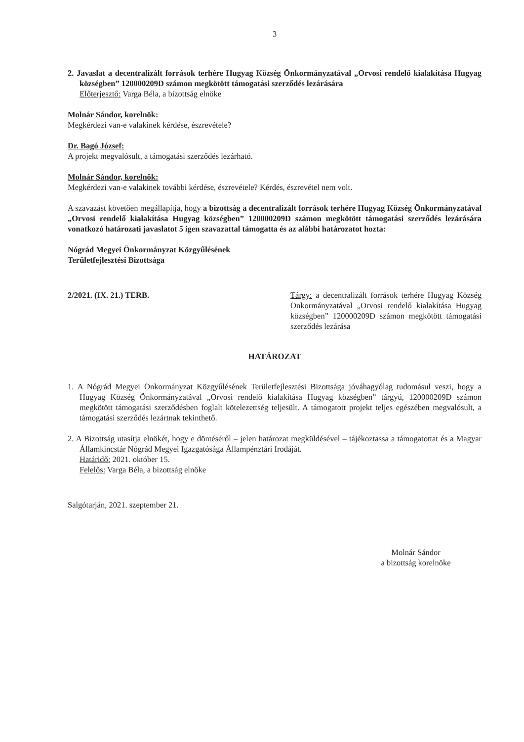3
2. Javaslat a decentralizált források terhére Hugyag Község Önkormányzatával „Orvosi rendelő kialakítása Hugyag községben” 120000209D számon megkötött támogatási szerződés lezárására
Előterjesztő: Varga Béla, a bizottság elnöke
Molnár Sándor, korelnök:
Megkérdezi van-e valakinek kérdése, észrevétele?
Dr. Bagó József:
A projekt megvalósult, a támogatási szerződés lezárható.
Molnár Sándor, korelnök:
Megkérdezi van-e valakinek további kérdése, észrevétele? Kérdés, észrevétel nem volt.
A szavazást követően megállapítja, hogy a bizottság a decentralizált források terhére Hugyag Község Önkormányzatával „Orvosi rendelő kialakítása Hugyag községben” 120000209D számon megkötött támogatási szerződés lezárására vonatkozó határozati javaslatot 5 igen szavazattal támogatta és az alábbi határozatot hozta:
Nógrád Megyei Önkormányzat Közgyűlésének
Területfejlesztési Bizottsága
2/2021. (IX. 21.) TERB. Tárgy: a decentralizált források terhére Hugyag Község Önkormányzatával „Orvosi rendelő kialakítása Hugyag községben” 120000209D számon megkötött támogatási szerződés lezárása
HATÁROZAT
1. A Nógrád Megyei Önkormányzat Közgyűlésének Területfejlesztési Bizottsága jóváhagyólag tudomásul veszi, hogy a Hugyag Község Önkormányzatával „Orvosi rendelő kialakítása Hugyag községben” tárgyú, 120000209D számon megkötött támogatási szerződésben foglalt kötelezettség teljesült. A támogatott projekt teljes egészében megvalósult, a támogatási szerződés lezártnak tekinthető.
2. A Bizottság utasítja elnökét, hogy e döntéséről – jelen határozat megküldésével – tájékoztassa a támogatottat és a Magyar Államkincstár Nógrád Megyei Igazgatósága Állampénztári Irodáját.
Határidő: 2021. október 15.
Felelős: Varga Béla, a bizottság elnöke
Salgótarján, 2021. szeptember 21.
Molnár Sándor
a bizottság korelnöke